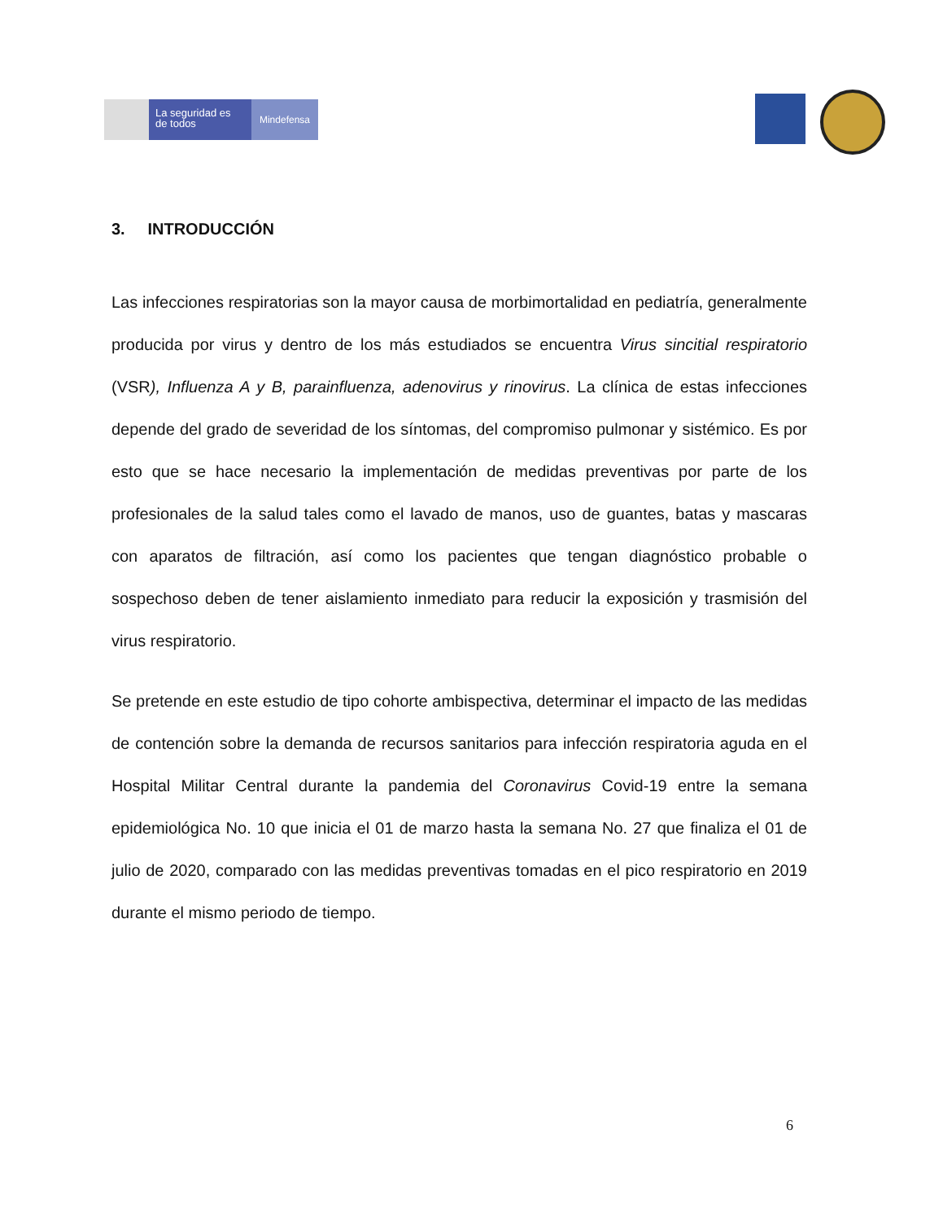La seguridad es de todos
Mindefensa
3. INTRODUCCIÓN
Las infecciones respiratorias son la mayor causa de morbimortalidad en pediatría, generalmente producida por virus y dentro de los más estudiados se encuentra Virus sincitial respiratorio (VSR), Influenza A y B, parainfluenza, adenovirus y rinovirus. La clínica de estas infecciones depende del grado de severidad de los síntomas, del compromiso pulmonar y sistémico. Es por esto que se hace necesario la implementación de medidas preventivas por parte de los profesionales de la salud tales como el lavado de manos, uso de guantes, batas y mascaras con aparatos de filtración, así como los pacientes que tengan diagnóstico probable o sospechoso deben de tener aislamiento inmediato para reducir la exposición y trasmisión del virus respiratorio.
Se pretende en este estudio de tipo cohorte ambispectiva, determinar el impacto de las medidas de contención sobre la demanda de recursos sanitarios para infección respiratoria aguda en el Hospital Militar Central durante la pandemia del Coronavirus Covid-19 entre la semana epidemiológica No. 10 que inicia el 01 de marzo hasta la semana No. 27 que finaliza el 01 de julio de 2020, comparado con las medidas preventivas tomadas en el pico respiratorio en 2019 durante el mismo periodo de tiempo.
6